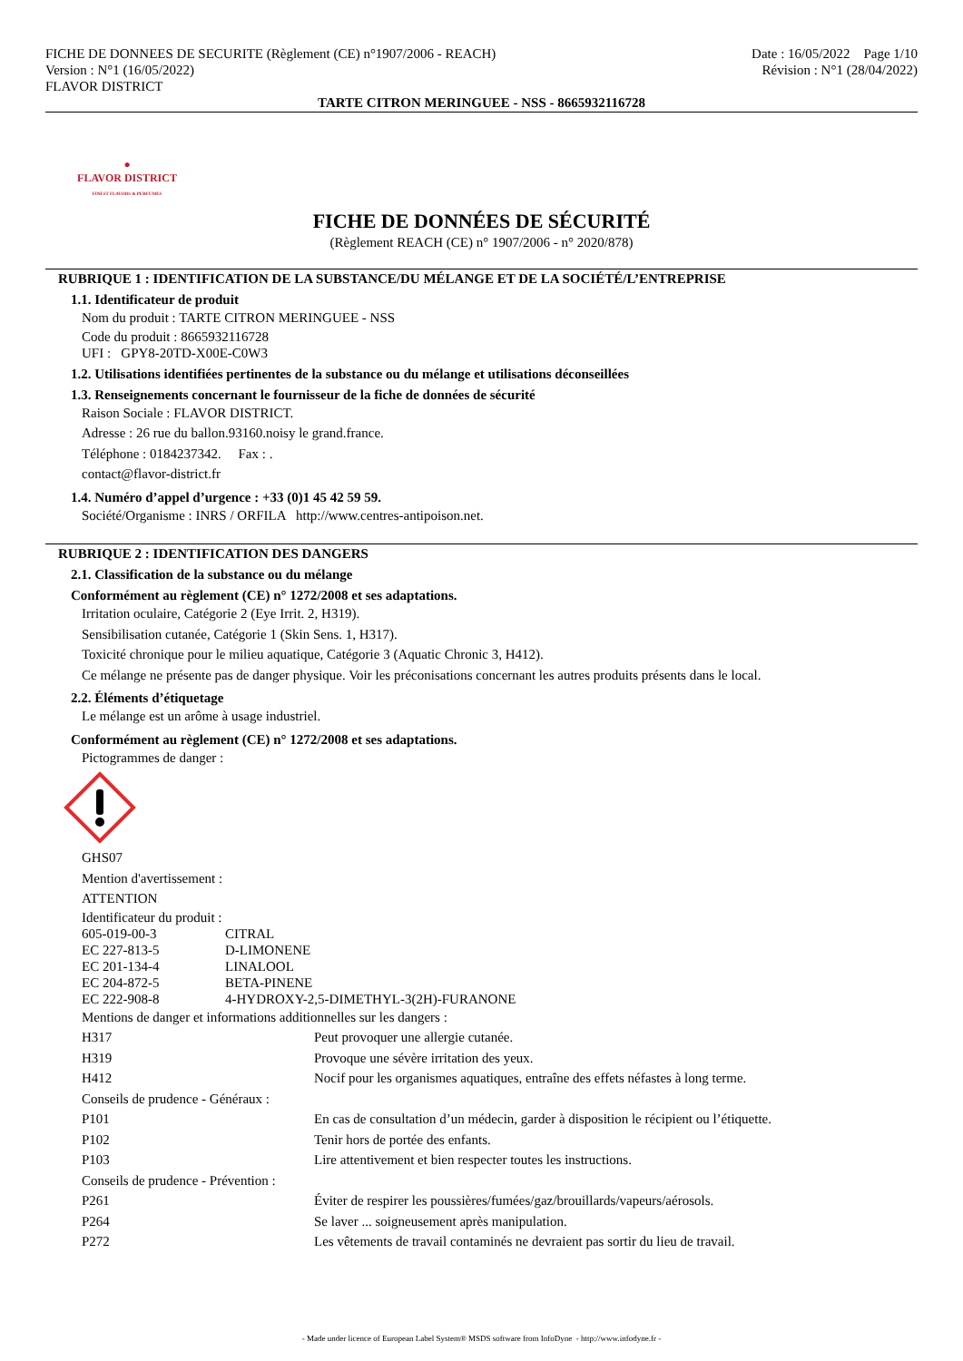FICHE DE DONNEES DE SECURITE (Règlement (CE) n°1907/2006 - REACH)
Version : N°1 (16/05/2022)
FLAVOR DISTRICT
Date : 16/05/2022 Page 1/10
Révision : N°1 (28/04/2022)
TARTE CITRON MERINGUEE - NSS - 8665932116728
●
FLAVOR DISTRICT
FINEST FLAVORS & PERFUMES
FICHE DE DONNÉES DE SÉCURITÉ
(Règlement REACH (CE) n° 1907/2006 - n° 2020/878)
RUBRIQUE 1 : IDENTIFICATION DE LA SUBSTANCE/DU MÉLANGE ET DE LA SOCIÉTÉ/L’ENTREPRISE
1.1. Identificateur de produit
Nom du produit : TARTE CITRON MERINGUEE - NSS
Code du produit : 8665932116728
UFI : GPY8-20TD-X00E-C0W3
1.2. Utilisations identifiées pertinentes de la substance ou du mélange et utilisations déconseillées
1.3. Renseignements concernant le fournisseur de la fiche de données de sécurité
Raison Sociale : FLAVOR DISTRICT.
Adresse : 26 rue du ballon.93160.noisy le grand.france.
Téléphone : 0184237342. Fax : .
contact@flavor-district.fr
1.4. Numéro d’appel d’urgence : +33 (0)1 45 42 59 59.
Société/Organisme : INRS / ORFILA http://www.centres-antipoison.net.
RUBRIQUE 2 : IDENTIFICATION DES DANGERS
2.1. Classification de la substance ou du mélange
Conformément au règlement (CE) n° 1272/2008 et ses adaptations.
Irritation oculaire, Catégorie 2 (Eye Irrit. 2, H319).
Sensibilisation cutanée, Catégorie 1 (Skin Sens. 1, H317).
Toxicité chronique pour le milieu aquatique, Catégorie 3 (Aquatic Chronic 3, H412).
Ce mélange ne présente pas de danger physique. Voir les préconisations concernant les autres produits présents dans le local.
2.2. Éléments d’étiquetage
Le mélange est un arôme à usage industriel.
Conformément au règlement (CE) n° 1272/2008 et ses adaptations.
Pictogrammes de danger :
GHS07
Mention d'avertissement :
ATTENTION
Identificateur du produit :
605-019-00-3 CITRAL
EC 227-813-5 D-LIMONENE
EC 201-134-4 LINALOOL
EC 204-872-5 BETA-PINENE
EC 222-908-8 4-HYDROXY-2,5-DIMETHYL-3(2H)-FURANONE
Mentions de danger et informations additionnelles sur les dangers :
H317 Peut provoquer une allergie cutanée.
H319 Provoque une sévère irritation des yeux.
H412 Nocif pour les organismes aquatiques, entraîne des effets néfastes à long terme.
Conseils de prudence - Généraux :
P101 En cas de consultation d’un médecin, garder à disposition le récipient ou l’étiquette.
P102 Tenir hors de portée des enfants.
P103 Lire attentivement et bien respecter toutes les instructions.
Conseils de prudence - Prévention :
P261 Éviter de respirer les poussières/fumées/gaz/brouillards/vapeurs/aérosols.
P264 Se laver ... soigneusement après manipulation.
P272 Les vêtements de travail contaminés ne devraient pas sortir du lieu de travail.
- Made under licence of European Label System® MSDS software from InfoDyne - http://www.infodyne.fr -